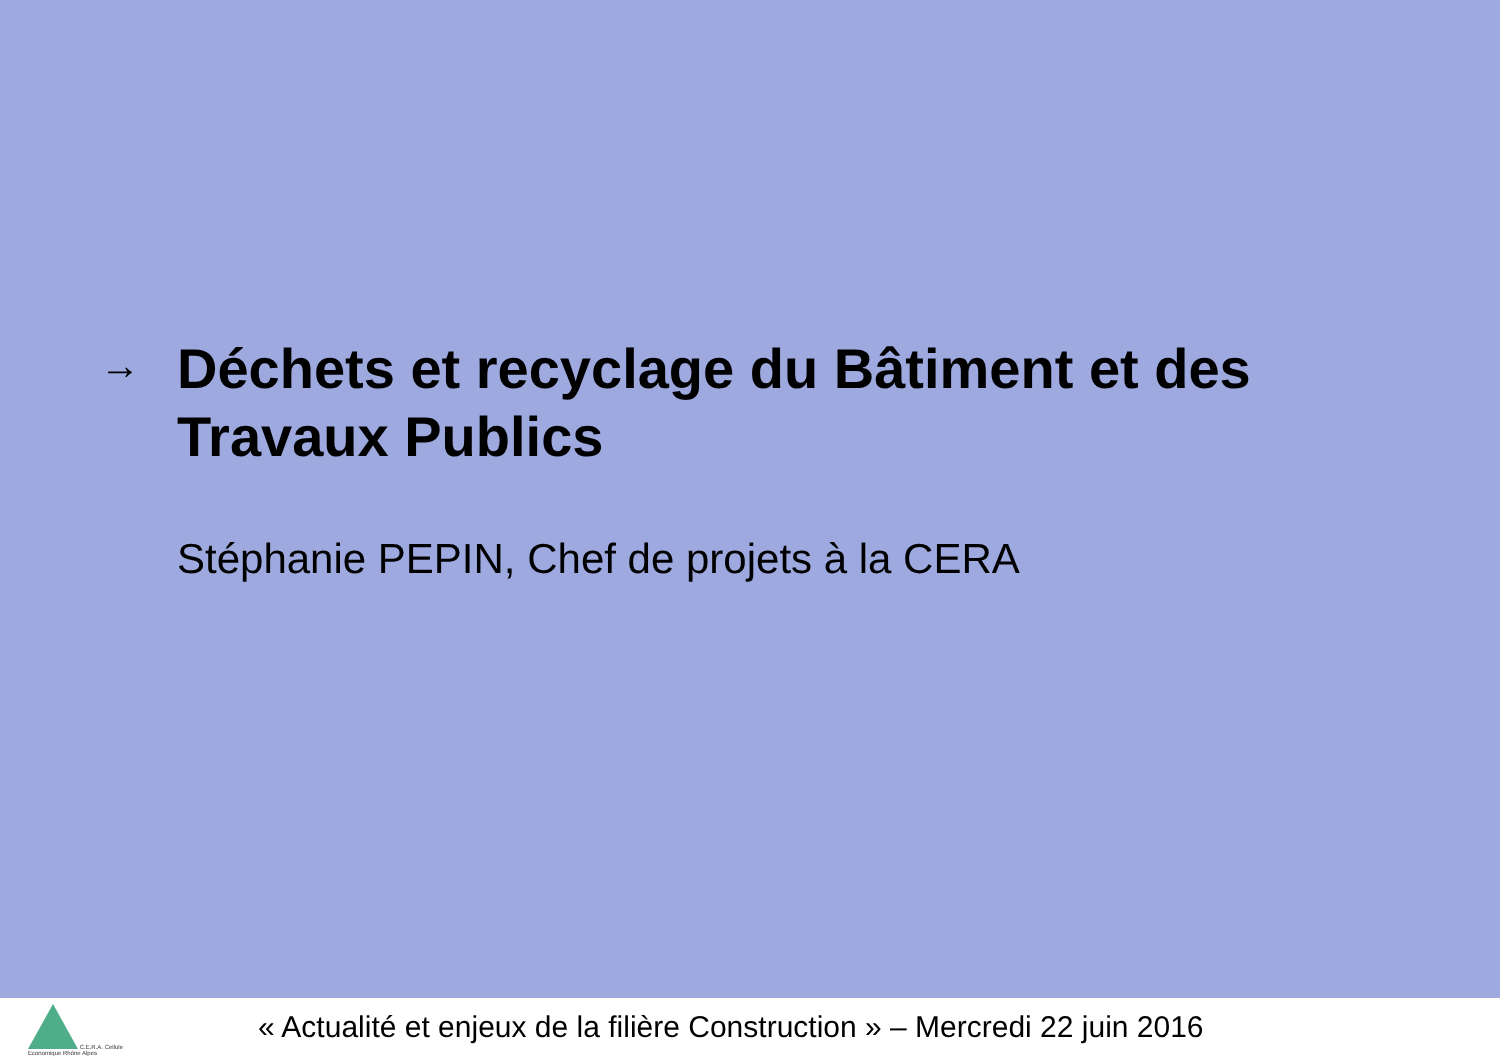→
Déchets et recyclage du Bâtiment et des Travaux Publics
Stéphanie PEPIN, Chef de projets à la CERA
C.E.R.A. Cellule Economique Rhône Alpes
« Actualité et enjeux de la filière Construction » – Mercredi 22 juin 2016